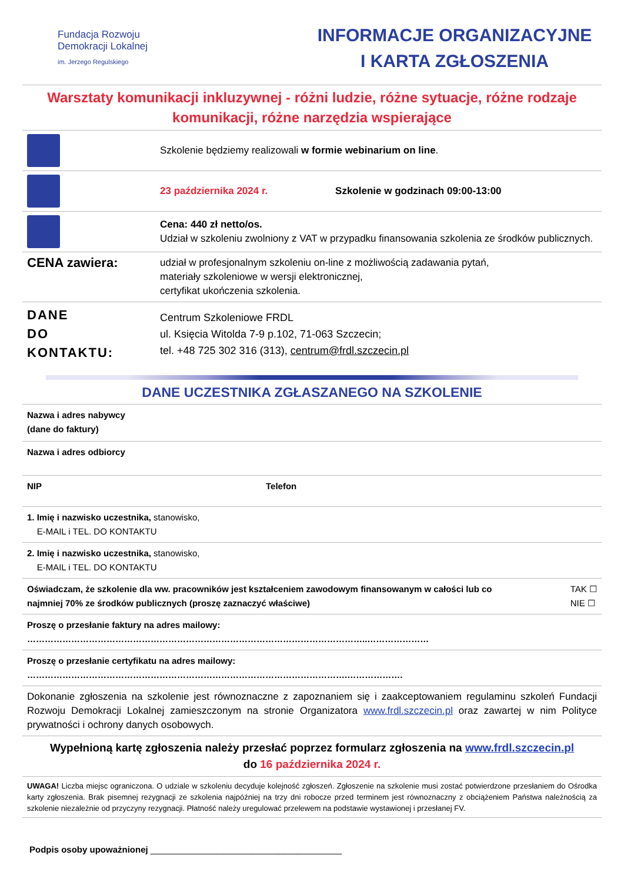Fundacja Rozwoju
Demokracji Lokalnej
im. Jerzego Regulskiego
INFORMACJE ORGANIZACYJNE
I KARTA ZGŁOSZENIA
Warsztaty komunikacji inkluzywnej - różni ludzie, różne sytuacje, różne rodzaje komunikacji, różne narzędzia wspierające
| | Szkolenie będziemy realizowali w formie webinarium on line . |
| | 23 października 2024 r. Szkolenie w godzinach 09:00-13:00 |
| | Cena: 440 zł netto/os. Udział w szkoleniu zwolniony z VAT w przypadku finansowania szkolenia ze środków publicznych. |
| CENA zawiera: | udział w profesjonalnym szkoleniu on-line z możliwością zadawania pytań, materiały szkoleniowe w wersji elektronicznej, certyfikat ukończenia szkolenia. |
| DANE DO KONTAKTU: | Centrum Szkoleniowe FRDL ul. Księcia Witolda 7-9 p.102, 71-063 Szczecin; tel. +48 725 302 316 (313), centrum@frdl.szczecin.pl |
DANE UCZESTNIKA ZGŁASZANEGO NA SZKOLENIE
| Nazwa i adres nabywcy (dane do faktury) | |
| Nazwa i adres odbiorcy | |
| NIP | Telefon |
| 1. Imię i nazwisko uczestnika, stanowisko, E-MAIL i TEL. DO KONTAKTU | |
| 2. Imię i nazwisko uczestnika, stanowisko, E-MAIL i TEL. DO KONTAKTU | |
| Oświadczam, że szkolenie dla ww. pracowników jest kształceniem zawodowym finansowanym w całości lub co najmniej 70% ze środków publicznych (proszę zaznaczyć właściwe) TAK ☐ NIE ☐ | |
| Proszę o przesłanie faktury na adres mailowy: ……………………………………………………………………………………………………..………………… | |
| Proszę o przesłanie certyfikatu na adres mailowy: ……………………………………………………………………………………………….………………. | |
| Dokonanie zgłoszenia na szkolenie jest równoznaczne z zapoznaniem się i zaakceptowaniem regulaminu szkoleń Fundacji Rozwoju Demokracji Lokalnej zamieszczonym na stronie Organizatora www.frdl.szczecin.pl oraz zawartej w nim Polityce prywatności i ochrony danych osobowych. | |
| Wypełnioną kartę zgłoszenia należy przesłać poprzez formularz zgłoszenia na www.frdl.szczecin.pl do 16 października 2024 r. | |
| UWAGA! Liczba miejsc ograniczona. O udziale w szkoleniu decyduje kolejność zgłoszeń. Zgłoszenie na szkolenie musi zostać potwierdzone przesłaniem do Ośrodka karty zgłoszenia. Brak pisemnej rezygnacji ze szkolenia najpóźniej na trzy dni robocze przed terminem jest równoznaczny z obciążeniem Państwa należnością za szkolenie niezależnie od przyczyny rezygnacji. Płatność należy uregulować przelewem na podstawie wystawionej i przesłanej FV. | |
Podpis osoby upoważnionej _______________________________________